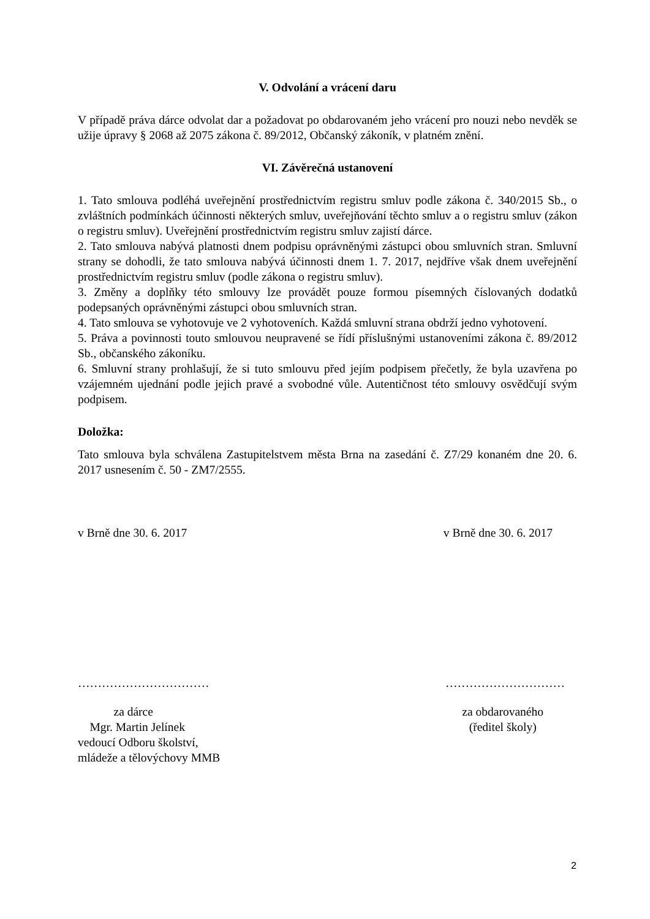V. Odvolání a vrácení daru
V případě práva dárce odvolat dar a požadovat po obdarovaném jeho vrácení pro nouzi nebo nevděk se užije úpravy § 2068 až 2075 zákona č. 89/2012, Občanský zákoník, v platném znění.
VI. Závěrečná ustanovení
1. Tato smlouva podléhá uveřejnění prostřednictvím registru smluv podle zákona č. 340/2015 Sb., o zvláštních podmínkách účinnosti některých smluv, uveřejňování těchto smluv a o registru smluv (zákon o registru smluv). Uveřejnění prostřednictvím registru smluv zajistí dárce.
2. Tato smlouva nabývá platnosti dnem podpisu oprávněnými zástupci obou smluvních stran. Smluvní strany se dohodli, že tato smlouva nabývá účinnosti dnem 1. 7. 2017, nejdříve však dnem uveřejnění prostřednictvím registru smluv (podle zákona o registru smluv).
3. Změny a doplňky této smlouvy lze provádět pouze formou písemných číslovaných dodatků podepsaných oprávněnými zástupci obou smluvních stran.
4. Tato smlouva se vyhotovuje ve 2 vyhotoveních. Každá smluvní strana obdrží jedno vyhotovení.
5. Práva a povinnosti touto smlouvou neupravené se řídí příslušnými ustanoveními zákona č. 89/2012 Sb., občanského zákoníku.
6. Smluvní strany prohlašují, že si tuto smlouvu před jejím podpisem přečetly, že byla uzavřena po vzájemném ujednání podle jejich pravé a svobodné vůle. Autentičnost této smlouvy osvědčují svým podpisem.
Doložka:
Tato smlouva byla schválena Zastupitelstvem města Brna na zasedání č. Z7/29 konaném dne 20. 6. 2017 usnesením č. 50 - ZM7/2555.
v Brně dne 30. 6. 2017 v Brně dne 30. 6. 2017
…………………………… …………………………
za dárce
Mgr. Martin Jelínek
vedoucí Odboru školství,
mládeže a tělovýchovy MMB
za obdarovaného
(ředitel školy)
2